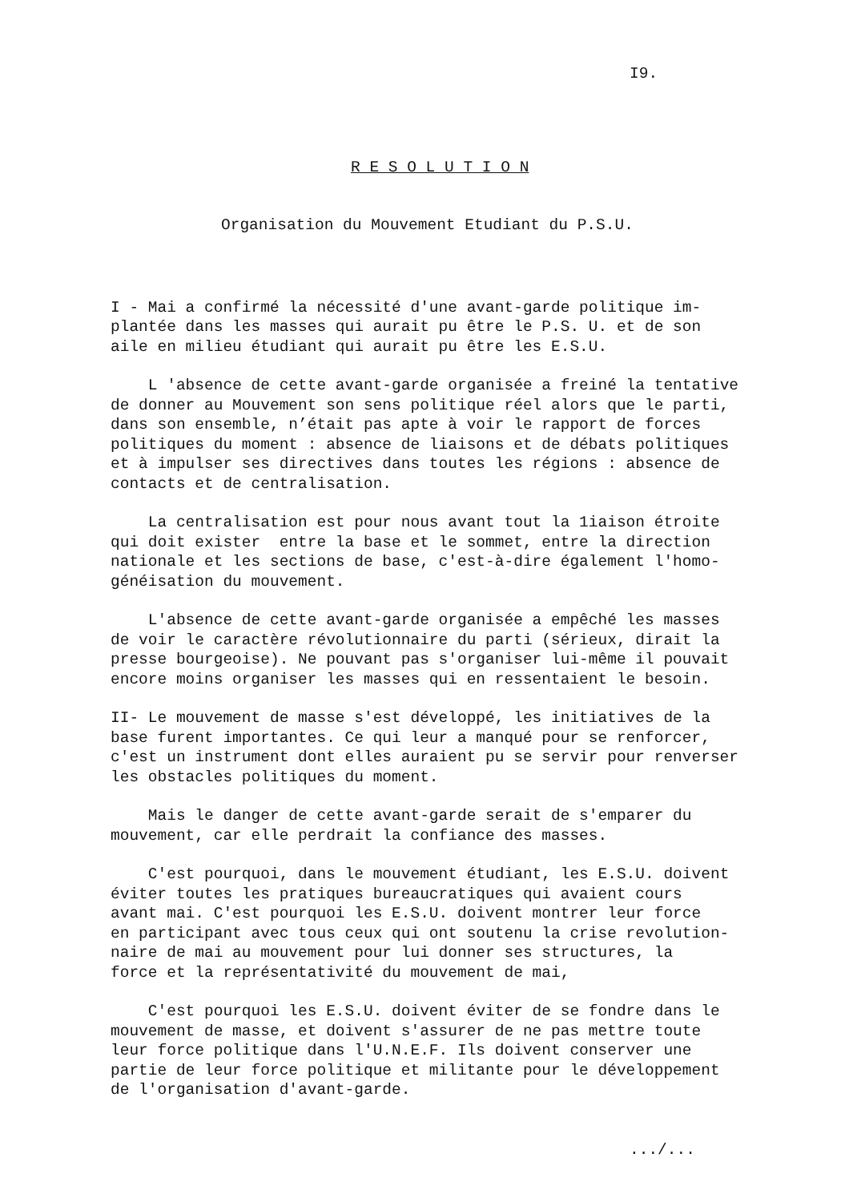I9.
R E S O L U T I O N
Organisation du Mouvement Etudiant du P.S.U.
I - Mai a confirmé la nécessité d'une avant-garde politique im- plantée dans les masses qui aurait pu être le P.S. U. et de son aile en milieu étudiant qui aurait pu être les E.S.U.
L 'absence de cette avant-garde organisée a freiné la tentative de donner au Mouvement son sens politique réel alors que le parti, dans son ensemble, n’était pas apte à voir le rapport de forces politiques du moment : absence de liaisons et de débats politiques et à impulser ses directives dans toutes les régions : absence de contacts et de centralisation.
La centralisation est pour nous avant tout la 1iaison étroite qui doit exister entre la base et le sommet, entre la direction nationale et les sections de base, c'est-à-dire également l'homo- généisation du mouvement.
L'absence de cette avant-garde organisée a empêché les masses de voir le caractère révolutionnaire du parti (sérieux, dirait la presse bourgeoise). Ne pouvant pas s'organiser lui-même il pouvait encore moins organiser les masses qui en ressentaient le besoin.
II- Le mouvement de masse s'est développé, les initiatives de la base furent importantes. Ce qui leur a manqué pour se renforcer, c'est un instrument dont elles auraient pu se servir pour renverser les obstacles politiques du moment.
Mais le danger de cette avant-garde serait de s'emparer du mouvement, car elle perdrait la confiance des masses.
C'est pourquoi, dans le mouvement étudiant, les E.S.U. doivent éviter toutes les pratiques bureaucratiques qui avaient cours avant mai. C'est pourquoi les E.S.U. doivent montrer leur force en participant avec tous ceux qui ont soutenu la crise revolution- naire de mai au mouvement pour lui donner ses structures, la force et la représentativité du mouvement de mai,
C'est pourquoi les E.S.U. doivent éviter de se fondre dans le mouvement de masse, et doivent s'assurer de ne pas mettre toute leur force politique dans l'U.N.E.F. Ils doivent conserver une partie de leur force politique et militante pour le développement de l'organisation d'avant-garde.
.../...